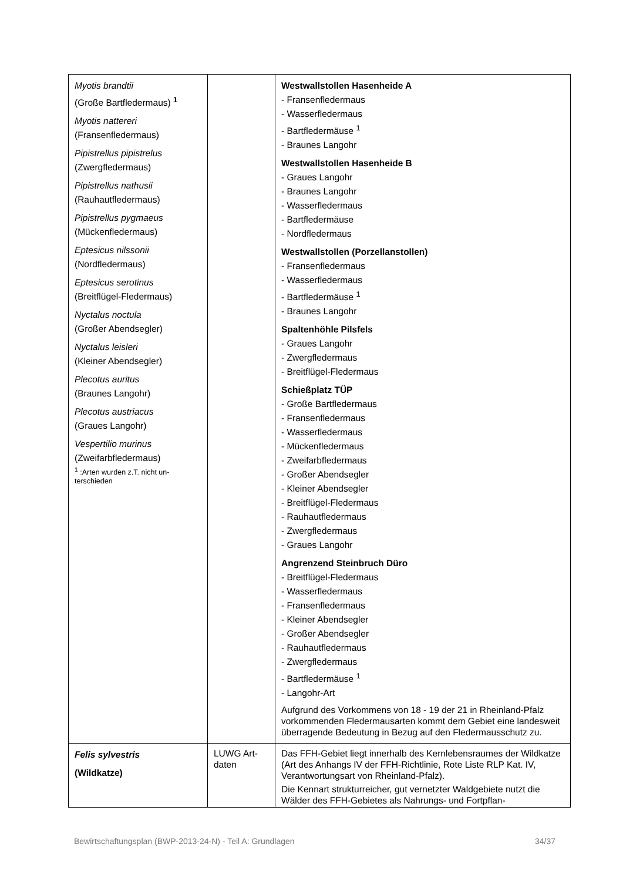| Myotis brandtii (Große Bartfledermaus) <sup>1</sup> Myotis nattereri (Fransenfledermaus) Pipistrellus pipistrelus (Zwergfledermaus) Pipistrellus nathusii (Rauhautfledermaus) Pipistrellus pygmaeus (Mückenfledermaus) Eptesicus nilssonii (Nordfledermaus) Eptesicus serotinus (Breitflügel-Fledermaus) Nyctalus noctula (Großer Abendsegler) Nyctalus leisleri (Kleiner Abendsegler) Plecotus auritus (Braunes Langohr) Plecotus austriacus (Graues Langohr) Vespertilio murinus (Zweifarbfledermaus) <sup>1</sup> :Arten wurden z.T. nicht un- terschieden | | Westwallstollen Hasenheide A - Fransenfledermaus - Wasserfledermaus - Bartfledermäuse <sup>1</sup> - Braunes Langohr Westwallstollen Hasenheide B - Graues Langohr - Braunes Langohr - Wasserfledermaus - Bartfledermäuse - Nordfledermaus Westwallstollen (Porzellanstollen) - Fransenfledermaus - Wasserfledermaus - Bartfledermäuse <sup>1</sup> - Braunes Langohr Spaltenhöhle Pilsfels - Graues Langohr - Zwergfledermaus - Breitflügel-Fledermaus Schießplatz TÜP - Große Bartfledermaus - Fransenfledermaus - Wasserfledermaus - Mückenfledermaus - Zweifarbfledermaus - Großer Abendsegler - Kleiner Abendsegler - Breitflügel-Fledermaus - Rauhautfledermaus - Zwergfledermaus - Graues Langohr Angrenzend Steinbruch Düro - Breitflügel-Fledermaus - Wasserfledermaus - Fransenfledermaus - Kleiner Abendsegler - Großer Abendsegler - Rauhautfledermaus - Zwergfledermaus - Bartfledermäuse <sup>1</sup> - Langohr-Art Aufgrund des Vorkommens von 18 - 19 der 21 in Rheinland-Pfalz vorkommenden Fledermausarten kommt dem Gebiet eine landesweit überragende Bedeutung in Bezug auf den Fledermausschutz zu. |
| Felis sylvestris (Wildkatze) | LUWG Art- daten | Das FFH-Gebiet liegt innerhalb des Kernlebensraumes der Wildkatze (Art des Anhangs IV der FFH-Richtlinie, Rote Liste RLP Kat. IV, Verantwortungsart von Rheinland-Pfalz). Die Kennart strukturreicher, gut vernetzter Waldgebiete nutzt die Wälder des FFH-Gebietes als Nahrungs- und Fortpflan- |
Bewirtschaftungsplan (BWP-2013-24-N) - Teil A: Grundlagen 34/37